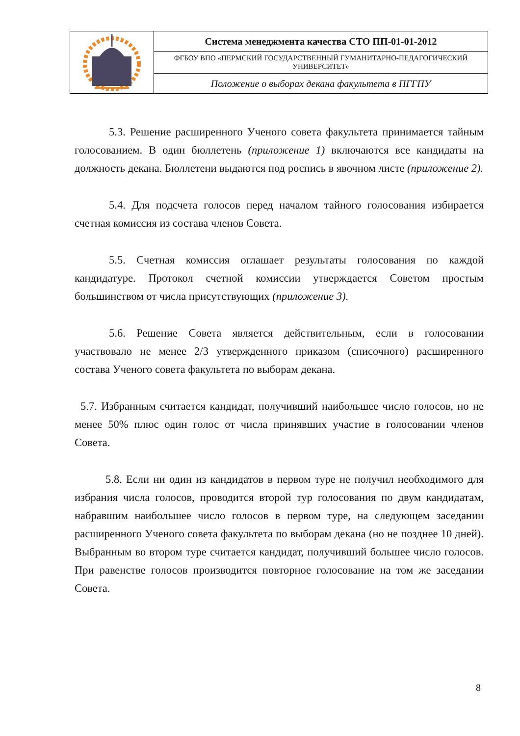| | Система менеджмента качества СТО ПП-01-01-2012 |
| | ФГБОУ ВПО «ПЕРМСКИЙ ГОСУДАРСТВЕННЫЙ ГУМАНИТАРНО-ПЕДАГОГИЧЕСКИЙ УНИВЕРСИТЕТ» |
| | Положение о выборах декана факультета в ПГГПУ |
5.3. Решение расширенного Ученого совета факультета принимается тайным голосованием. В один бюллетень (приложение 1) включаются все кандидаты на должность декана. Бюллетени выдаются под роспись в явочном листе (приложение 2).
5.4. Для подсчета голосов перед началом тайного голосования избирается счетная комиссия из состава членов Совета.
5.5. Счетная комиссия оглашает результаты голосования по каждой кандидатуре. Протокол счетной комиссии утверждается Советом простым большинством от числа присутствующих (приложение 3).
5.6. Решение Совета является действительным, если в голосовании участвовало не менее 2/3 утвержденного приказом (списочного) расширенного состава Ученого совета факультета по выборам декана.
5.7. Избранным считается кандидат, получивший наибольшее число голосов, но не менее 50% плюс один голос от числа принявших участие в голосовании членов Совета.
5.8. Если ни один из кандидатов в первом туре не получил необходимого для избрания числа голосов, проводится второй тур голосования по двум кандидатам, набравшим наибольшее число голосов в первом туре, на следующем заседании расширенного Ученого совета факультета по выборам декана (но не позднее 10 дней). Выбранным во втором туре считается кандидат, получивший большее число голосов. При равенстве голосов производится повторное голосование на том же заседании Совета.
8